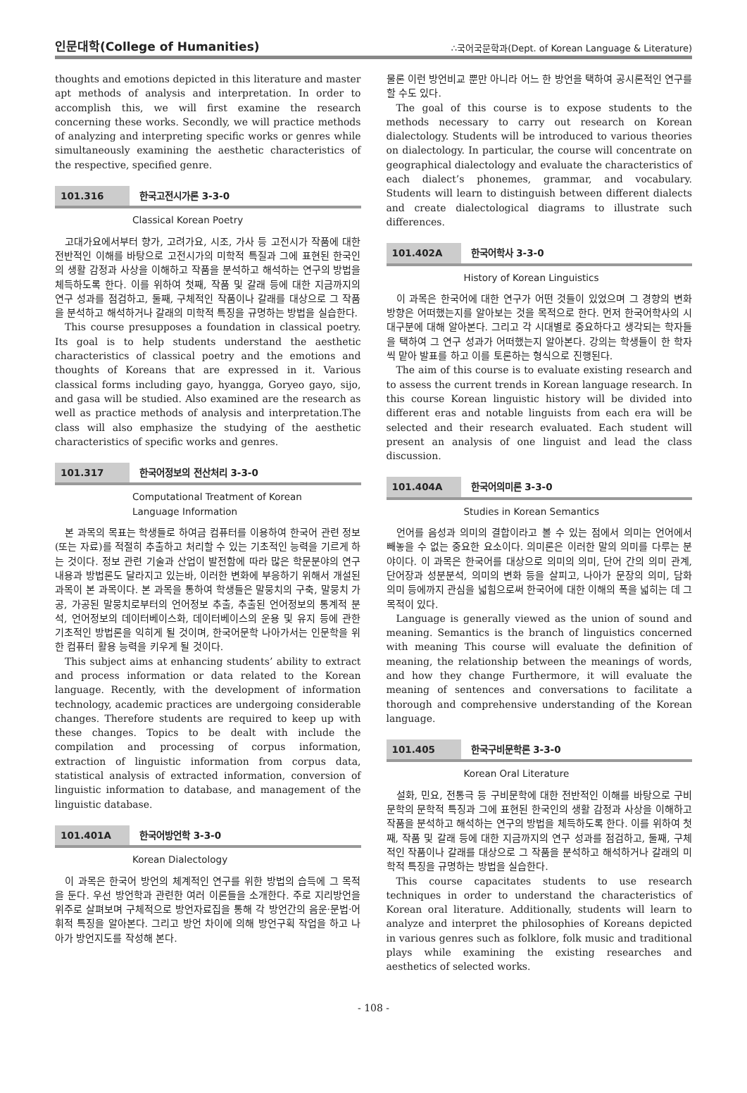인문대학(College of Humanities) ∴국어국문학과(Dept. of Korean Language & Literature)
thoughts and emotions depicted in this literature and master apt methods of analysis and interpretation. In order to accomplish this, we will first examine the research concerning these works. Secondly, we will practice methods of analyzing and interpreting specific works or genres while simultaneously examining the aesthetic characteristics of the respective, specified genre.
101.316 한국고전시가론 3-3-0
Classical Korean Poetry
고대가요에서부터 향가, 고려가요, 시조, 가사 등 고전시가 작품에 대한 전반적인 이해를 바탕으로 고전시가의 미학적 특질과 그에 표현된 한국인의 생활 감정과 사상을 이해하고 작품을 분석하고 해석하는 연구의 방법을 체득하도록 한다. 이를 위하여 첫째, 작품 및 갈래 등에 대한 지금까지의 연구 성과를 점검하고, 둘째, 구체적인 작품이나 갈래를 대상으로 그 작품을 분석하고 해석하거나 갈래의 미학적 특징을 규명하는 방법을 실습한다.
This course presupposes a foundation in classical poetry. Its goal is to help students understand the aesthetic characteristics of classical poetry and the emotions and thoughts of Koreans that are expressed in it. Various classical forms including gayo, hyangga, Goryeo gayo, sijo, and gasa will be studied. Also examined are the research as well as practice methods of analysis and interpretation.The class will also emphasize the studying of the aesthetic characteristics of specific works and genres.
101.317 한국어정보의 전산처리 3-3-0
Computational Treatment of Korean
Language Information
본 과목의 목표는 학생들로 하여금 컴퓨터를 이용하여 한국어 관련 정보(또는 자료)를 적절히 추출하고 처리할 수 있는 기초적인 능력을 기르게 하는 것이다. 정보 관련 기술과 산업이 발전함에 따라 많은 학문분야의 연구 내용과 방법론도 달라지고 있는바, 이러한 변화에 부응하기 위해서 개설된 과목이 본 과목이다. 본 과목을 통하여 학생들은 말뭉치의 구축, 말뭉치 가공, 가공된 말뭉치로부터의 언어정보 추출, 추출된 언어정보의 통계적 분석, 언어정보의 데이터베이스화, 데이터베이스의 운용 및 유지 등에 관한 기초적인 방법론을 익히게 될 것이며, 한국어문학 나아가서는 인문학을 위한 컴퓨터 활용 능력을 키우게 될 것이다.
This subject aims at enhancing students’ ability to extract and process information or data related to the Korean language. Recently, with the development of information technology, academic practices are undergoing considerable changes. Therefore students are required to keep up with these changes. Topics to be dealt with include the compilation and processing of corpus information, extraction of linguistic information from corpus data, statistical analysis of extracted information, conversion of linguistic information to database, and management of the linguistic database.
101.401A 한국어방언학 3-3-0
Korean Dialectology
이 과목은 한국어 방언의 체계적인 연구를 위한 방법의 습득에 그 목적을 둔다. 우선 방언학과 관련한 여러 이론들을 소개한다. 주로 지리방언을 위주로 살펴보며 구체적으로 방언자료집을 통해 각 방언간의 음운·문법·어휘적 특징을 알아본다. 그리고 방언 차이에 의해 방언구획 작업을 하고 나아가 방언지도를 작성해 본다.
물론 이런 방언비교 뿐만 아니라 어느 한 방언을 택하여 공시론적인 연구를 할 수도 있다.
The goal of this course is to expose students to the methods necessary to carry out research on Korean dialectology. Students will be introduced to various theories on dialectology. In particular, the course will concentrate on geographical dialectology and evaluate the characteristics of each dialect’s phonemes, grammar, and vocabulary. Students will learn to distinguish between different dialects and create dialectological diagrams to illustrate such differences.
101.402A 한국어학사 3-3-0
History of Korean Linguistics
이 과목은 한국어에 대한 연구가 어떤 것들이 있었으며 그 경향의 변화 방향은 어떠했는지를 알아보는 것을 목적으로 한다. 먼저 한국어학사의 시대구분에 대해 알아본다. 그리고 각 시대별로 중요하다고 생각되는 학자들을 택하여 그 연구 성과가 어떠했는지 알아본다. 강의는 학생들이 한 학자씩 맡아 발표를 하고 이를 토론하는 형식으로 진행된다.
The aim of this course is to evaluate existing research and to assess the current trends in Korean language research. In this course Korean linguistic history will be divided into different eras and notable linguists from each era will be selected and their research evaluated. Each student will present an analysis of one linguist and lead the class discussion.
101.404A 한국어의미론 3-3-0
Studies in Korean Semantics
언어를 음성과 의미의 결합이라고 볼 수 있는 점에서 의미는 언어에서 빼놓을 수 없는 중요한 요소이다. 의미론은 이러한 말의 의미를 다루는 분야이다. 이 과목은 한국어를 대상으로 의미의 의미, 단어 간의 의미 관계, 단어장과 성분분석, 의미의 변화 등을 살피고, 나아가 문장의 의미, 담화 의미 등에까지 관심을 넓힘으로써 한국어에 대한 이해의 폭을 넓히는 데 그 목적이 있다.
Language is generally viewed as the union of sound and meaning. Semantics is the branch of linguistics concerned with meaning This course will evaluate the definition of meaning, the relationship between the meanings of words, and how they change Furthermore, it will evaluate the meaning of sentences and conversations to facilitate a thorough and comprehensive understanding of the Korean language.
101.405 한국구비문학론 3-3-0
Korean Oral Literature
설화, 민요, 전통극 등 구비문학에 대한 전반적인 이해를 바탕으로 구비문학의 문학적 특징과 그에 표현된 한국인의 생활 감정과 사상을 이해하고 작품을 분석하고 해석하는 연구의 방법을 체득하도록 한다. 이를 위하여 첫째, 작품 및 갈래 등에 대한 지금까지의 연구 성과를 점검하고, 둘째, 구체적인 작품이나 갈래를 대상으로 그 작품을 분석하고 해석하거나 갈래의 미학적 특징을 규명하는 방법을 실습한다.
This course capacitates students to use research techniques in order to understand the characteristics of Korean oral literature. Additionally, students will learn to analyze and interpret the philosophies of Koreans depicted in various genres such as folklore, folk music and traditional plays while examining the existing researches and aesthetics of selected works.
- 108 -